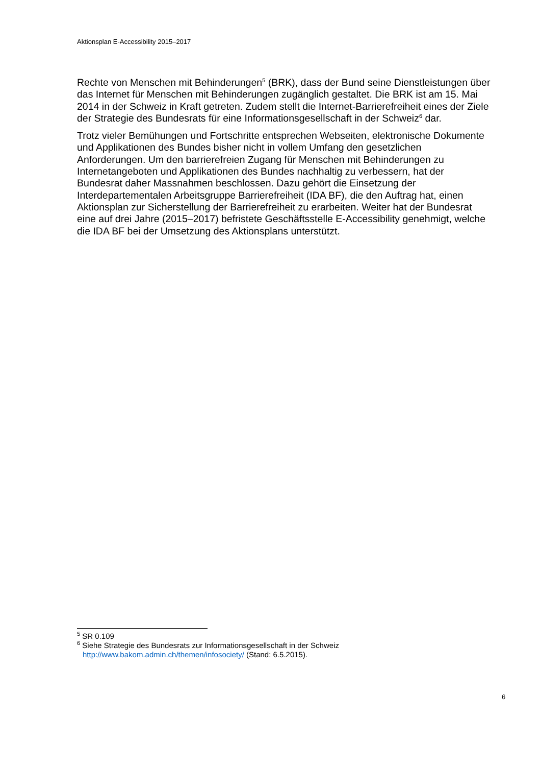Aktionsplan E-Accessibility 2015–2017
Rechte von Menschen mit Behinderungen<sup>5</sup> (BRK), dass der Bund seine Dienstleistungen über das Internet für Menschen mit Behinderungen zugänglich gestaltet. Die BRK ist am 15. Mai 2014 in der Schweiz in Kraft getreten. Zudem stellt die Internet-Barrierefreiheit eines der Ziele der Strategie des Bundesrats für eine Informationsgesellschaft in der Schweiz<sup>6</sup> dar.
Trotz vieler Bemühungen und Fortschritte entsprechen Webseiten, elektronische Dokumente und Applikationen des Bundes bisher nicht in vollem Umfang den gesetzlichen Anforderungen. Um den barrierefreien Zugang für Menschen mit Behinderungen zu Internetangeboten und Applikationen des Bundes nachhaltig zu verbessern, hat der Bundesrat daher Massnahmen beschlossen. Dazu gehört die Einsetzung der Interdepartementalen Arbeitsgruppe Barrierefreiheit (IDA BF), die den Auftrag hat, einen Aktionsplan zur Sicherstellung der Barrierefreiheit zu erarbeiten. Weiter hat der Bundesrat eine auf drei Jahre (2015–2017) befristete Geschäftsstelle E-Accessibility genehmigt, welche die IDA BF bei der Umsetzung des Aktionsplans unterstützt.
<sup>5</sup> SR 0.109
<sup>6</sup> Siehe Strategie des Bundesrats zur Informationsgesellschaft in der Schweiz
http://www.bakom.admin.ch/themen/infosociety/ (Stand: 6.5.2015).
6